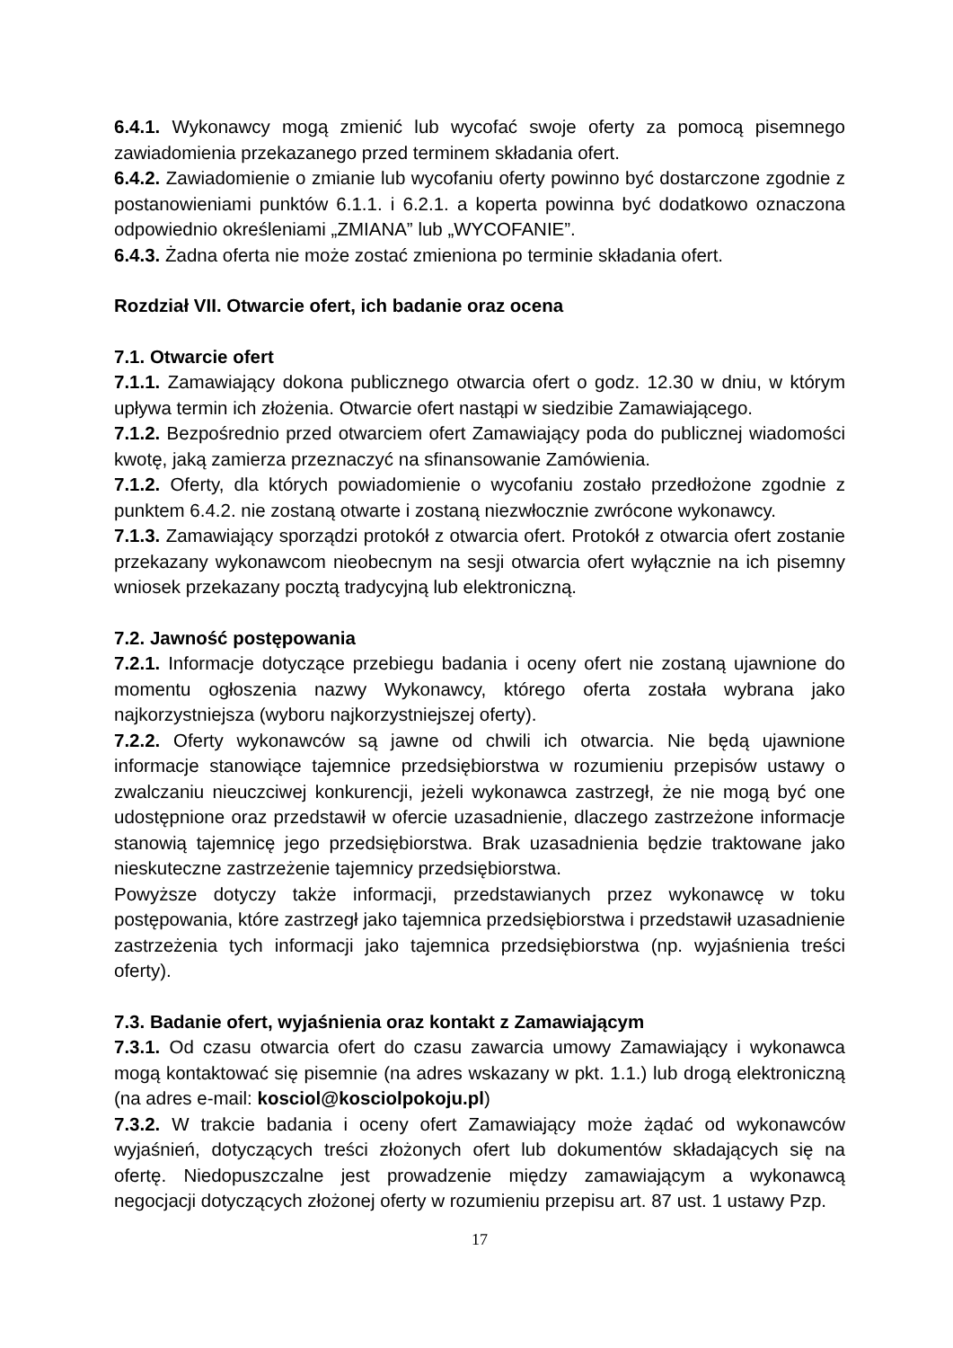6.4.1. Wykonawcy mogą zmienić lub wycofać swoje oferty za pomocą pisemnego zawiadomienia przekazanego przed terminem składania ofert.
6.4.2. Zawiadomienie o zmianie lub wycofaniu oferty powinno być dostarczone zgodnie z postanowieniami punktów 6.1.1. i 6.2.1. a koperta powinna być dodatkowo oznaczona odpowiednio określeniami „ZMIANA” lub „WYCOFANIE”.
6.4.3. Żadna oferta nie może zostać zmieniona po terminie składania ofert.
Rozdział VII. Otwarcie ofert, ich badanie oraz ocena
7.1. Otwarcie ofert
7.1.1. Zamawiający dokona publicznego otwarcia ofert o godz. 12.30 w dniu, w którym upływa termin ich złożenia. Otwarcie ofert nastąpi w siedzibie Zamawiającego.
7.1.2. Bezpośrednio przed otwarciem ofert Zamawiający poda do publicznej wiadomości kwotę, jaką zamierza przeznaczyć na sfinansowanie Zamówienia.
7.1.2. Oferty, dla których powiadomienie o wycofaniu zostało przedłożone zgodnie z punktem 6.4.2. nie zostaną otwarte i zostaną niezwłocznie zwrócone wykonawcy.
7.1.3. Zamawiający sporządzi protokół z otwarcia ofert. Protokół z otwarcia ofert zostanie przekazany wykonawcom nieobecnym na sesji otwarcia ofert wyłącznie na ich pisemny wniosek przekazany pocztą tradycyjną lub elektroniczną.
7.2. Jawność postępowania
7.2.1. Informacje dotyczące przebiegu badania i oceny ofert nie zostaną ujawnione do momentu ogłoszenia nazwy Wykonawcy, którego oferta została wybrana jako najkorzystniejsza (wyboru najkorzystniejszej oferty).
7.2.2. Oferty wykonawców są jawne od chwili ich otwarcia. Nie będą ujawnione informacje stanowiące tajemnice przedsiębiorstwa w rozumieniu przepisów ustawy o zwalczaniu nieuczciwej konkurencji, jeżeli wykonawca zastrzegł, że nie mogą być one udostępnione oraz przedstawił w ofercie uzasadnienie, dlaczego zastrzeżone informacje stanowią tajemnicę jego przedsiębiorstwa. Brak uzasadnienia będzie traktowane jako nieskuteczne zastrzeżenie tajemnicy przedsiębiorstwa.
Powyższe dotyczy także informacji, przedstawianych przez wykonawcę w toku postępowania, które zastrzegł jako tajemnica przedsiębiorstwa i przedstawił uzasadnienie zastrzeżenia tych informacji jako tajemnica przedsiębiorstwa (np. wyjaśnienia treści oferty).
7.3. Badanie ofert, wyjaśnienia oraz kontakt z Zamawiającym
7.3.1. Od czasu otwarcia ofert do czasu zawarcia umowy Zamawiający i wykonawca mogą kontaktować się pisemnie (na adres wskazany w pkt. 1.1.) lub drogą elektroniczną (na adres e-mail: kosciol@kosciolpokoju.pl)
7.3.2. W trakcie badania i oceny ofert Zamawiający może żądać od wykonawców wyjaśnień, dotyczących treści złożonych ofert lub dokumentów składających się na ofertę. Niedopuszczalne jest prowadzenie między zamawiającym a wykonawcą negocjacji dotyczących złożonej oferty w rozumieniu przepisu art. 87 ust. 1 ustawy Pzp.
17